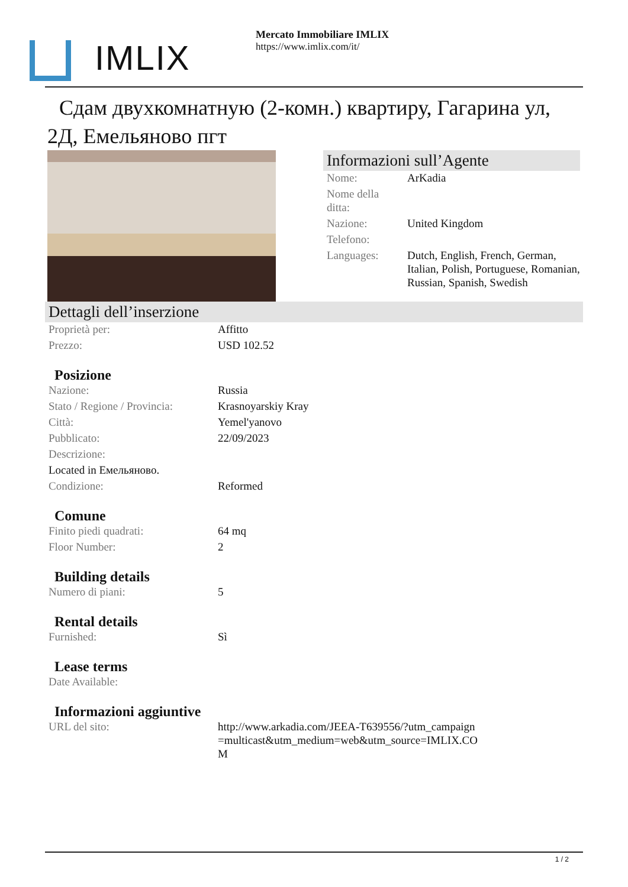IMLIX
Mercato Immobiliare IMLIX
https://www.imlix.com/it/
Сдам двухкомнатную (2-комн.) квартиру, Гагарина ул, 2Д, Емельяново пгт
Informazioni sull’Agente
| Nome: | ArKadia |
| Nome della ditta: | |
| Nazione: | United Kingdom |
| Telefono: | |
| Languages: | Dutch, English, French, German, Italian, Polish, Portuguese, Romanian, Russian, Spanish, Swedish |
Dettagli dell’inserzione
| Proprietà per: | Affitto |
| Prezzo: | USD 102.52 |
Posizione
| Nazione: | Russia |
| Stato / Regione / Provincia: | Krasnoyarskiy Kray |
| Città: | Yemel'yanovo |
| Pubblicato: | 22/09/2023 |
| Descrizione: | |
| Located in Емельяново. | |
| Condizione: | Reformed |
Comune
| Finito piedi quadrati: | 64 mq |
| Floor Number: | 2 |
Building details
| Numero di piani: | 5 |
Rental details
| Furnished: | Sì |
Lease terms
| Date Available: | |
Informazioni aggiuntive
| URL del sito: | http://www.arkadia.com/JEEA-T639556/?utm_campaign=multicast&utm_medium=web&utm_source=IMLIX.COM |
1 / 2